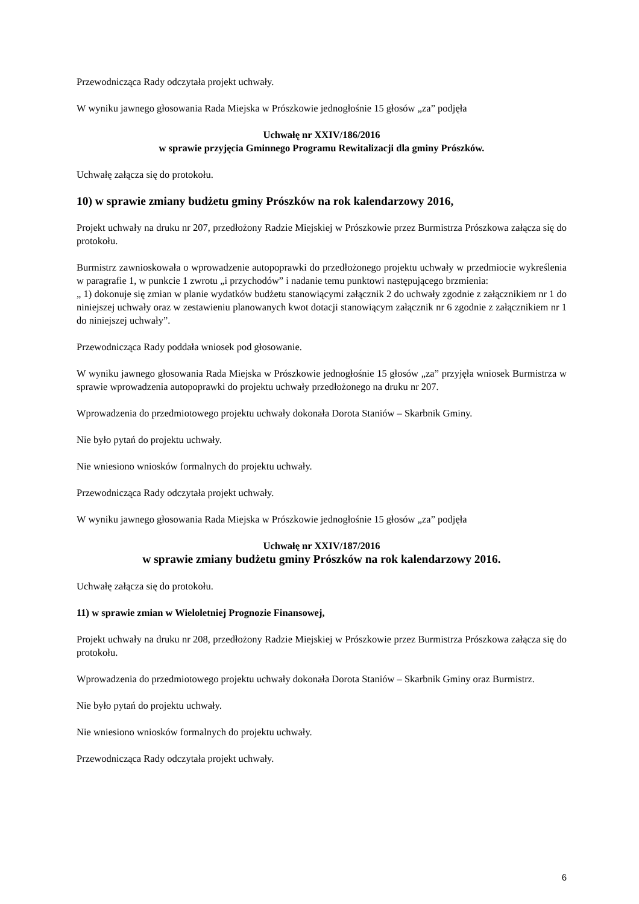Przewodnicząca Rady odczytała projekt uchwały.
W wyniku jawnego głosowania Rada Miejska w Prószkowie jednogłośnie 15 głosów „za” podjęła
Uchwałę nr XXIV/186/2016
w sprawie przyjęcia Gminnego Programu Rewitalizacji dla gminy Prószków.
Uchwałę załącza się do protokołu.
10) w sprawie zmiany budżetu gminy Prószków na rok kalendarzowy 2016,
Projekt uchwały na druku nr 207, przedłożony Radzie Miejskiej w Prószkowie przez Burmistrza Prószkowa załącza się do protokołu.
Burmistrz zawnioskowała o wprowadzenie autopoprawki do przedłożonego projektu uchwały w przedmiocie wykreślenia w paragrafie 1, w punkcie 1 zwrotu „i przychodów” i nadanie temu punktowi następującego brzmienia:
„ 1) dokonuje się zmian w planie wydatków budżetu stanowiącymi załącznik 2 do uchwały zgodnie z załącznikiem nr 1 do niniejszej uchwały oraz w zestawieniu planowanych kwot dotacji stanowiącym załącznik nr 6 zgodnie z załącznikiem nr 1 do niniejszej uchwały”.
Przewodnicząca Rady poddała wniosek pod głosowanie.
W wyniku jawnego głosowania Rada Miejska w Prószkowie jednogłośnie 15 głosów „za” przyjęła wniosek Burmistrza w sprawie wprowadzenia autopoprawki do projektu uchwały przedłożonego na druku nr 207.
Wprowadzenia do przedmiotowego projektu uchwały dokonała Dorota Staniów – Skarbnik Gminy.
Nie było pytań do projektu uchwały.
Nie wniesiono wniosków formalnych do projektu uchwały.
Przewodnicząca Rady odczytała projekt uchwały.
W wyniku jawnego głosowania Rada Miejska w Prószkowie jednogłośnie 15 głosów „za” podjęła
Uchwałę nr XXIV/187/2016
w sprawie zmiany budżetu gminy Prószków na rok kalendarzowy 2016.
Uchwałę załącza się do protokołu.
11) w sprawie zmian w Wieloletniej Prognozie Finansowej,
Projekt uchwały na druku nr 208, przedłożony Radzie Miejskiej w Prószkowie przez Burmistrza Prószkowa załącza się do protokołu.
Wprowadzenia do przedmiotowego projektu uchwały dokonała Dorota Staniów – Skarbnik Gminy oraz Burmistrz.
Nie było pytań do projektu uchwały.
Nie wniesiono wniosków formalnych do projektu uchwały.
Przewodnicząca Rady odczytała projekt uchwały.
6